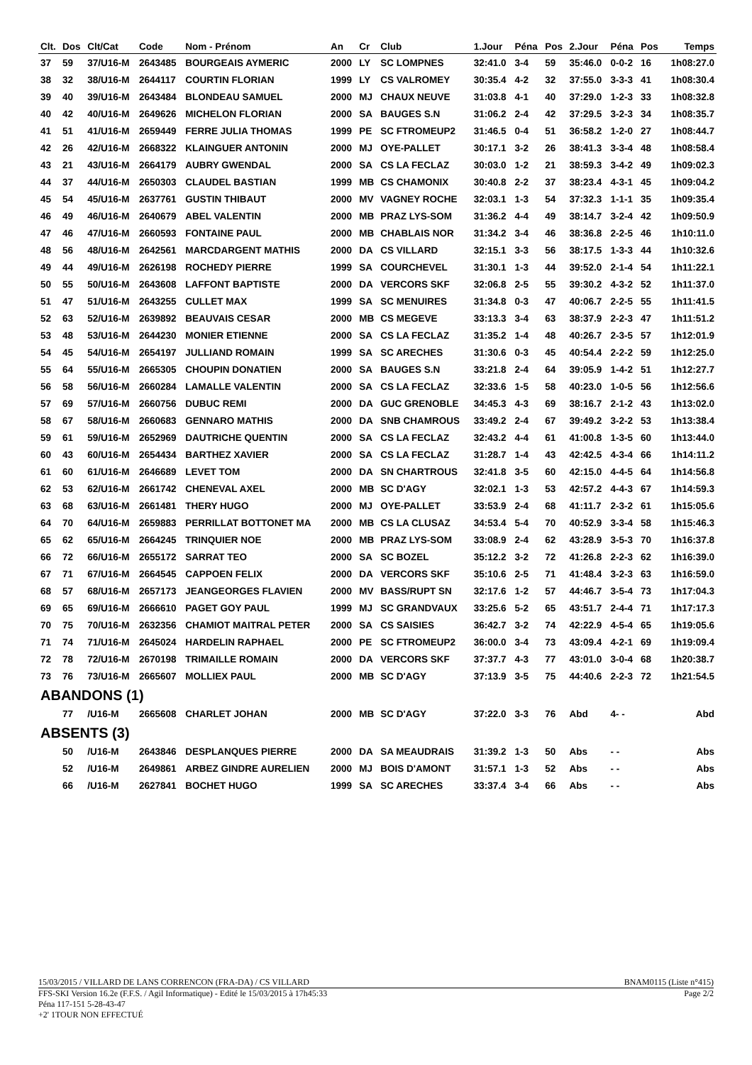| Clt. | Dos | Clt/Cat | Code | Nom - Prénom | An | Cr | Club | 1.Jour | Péna | Pos | 2.Jour | Péna | Pos | Temps |
| --- | --- | --- | --- | --- | --- | --- | --- | --- | --- | --- | --- | --- | --- | --- |
| 37 | 59 | 37/U16-M | 2643485 | BOURGEAIS AYMERIC | 2000 | LY | SC LOMPNES | 32:41.0 | 3-4 | 59 | 35:46.0 | 0-0-2 | 16 | 1h08:27.0 |
| 38 | 32 | 38/U16-M | 2644117 | COURTIN FLORIAN | 1999 | LY | CS VALROMEY | 30:35.4 | 4-2 | 32 | 37:55.0 | 3-3-3 | 41 | 1h08:30.4 |
| 39 | 40 | 39/U16-M | 2643484 | BLONDEAU SAMUEL | 2000 | MJ | CHAUX NEUVE | 31:03.8 | 4-1 | 40 | 37:29.0 | 1-2-3 | 33 | 1h08:32.8 |
| 40 | 42 | 40/U16-M | 2649626 | MICHELON FLORIAN | 2000 | SA | BAUGES S.N | 31:06.2 | 2-4 | 42 | 37:29.5 | 3-2-3 | 34 | 1h08:35.7 |
| 41 | 51 | 41/U16-M | 2659449 | FERRE JULIA THOMAS | 1999 | PE | SC FTROMEUP2 | 31:46.5 | 0-4 | 51 | 36:58.2 | 1-2-0 | 27 | 1h08:44.7 |
| 42 | 26 | 42/U16-M | 2668322 | KLAINGUER ANTONIN | 2000 | MJ | OYE-PALLET | 30:17.1 | 3-2 | 26 | 38:41.3 | 3-3-4 | 48 | 1h08:58.4 |
| 43 | 21 | 43/U16-M | 2664179 | AUBRY GWENDAL | 2000 | SA | CS LA FECLAZ | 30:03.0 | 1-2 | 21 | 38:59.3 | 3-4-2 | 49 | 1h09:02.3 |
| 44 | 37 | 44/U16-M | 2650303 | CLAUDEL BASTIAN | 1999 | MB | CS CHAMONIX | 30:40.8 | 2-2 | 37 | 38:23.4 | 4-3-1 | 45 | 1h09:04.2 |
| 45 | 54 | 45/U16-M | 2637761 | GUSTIN THIBAUT | 2000 | MV | VAGNEY ROCHE | 32:03.1 | 1-3 | 54 | 37:32.3 | 1-1-1 | 35 | 1h09:35.4 |
| 46 | 49 | 46/U16-M | 2640679 | ABEL VALENTIN | 2000 | MB | PRAZ LYS-SOM | 31:36.2 | 4-4 | 49 | 38:14.7 | 3-2-4 | 42 | 1h09:50.9 |
| 47 | 46 | 47/U16-M | 2660593 | FONTAINE PAUL | 2000 | MB | CHABLAIS NOR | 31:34.2 | 3-4 | 46 | 38:36.8 | 2-2-5 | 46 | 1h10:11.0 |
| 48 | 56 | 48/U16-M | 2642561 | MARCDARGENT MATHIS | 2000 | DA | CS VILLARD | 32:15.1 | 3-3 | 56 | 38:17.5 | 1-3-3 | 44 | 1h10:32.6 |
| 49 | 44 | 49/U16-M | 2626198 | ROCHEDY PIERRE | 1999 | SA | COURCHEVEL | 31:30.1 | 1-3 | 44 | 39:52.0 | 2-1-4 | 54 | 1h11:22.1 |
| 50 | 55 | 50/U16-M | 2643608 | LAFFONT BAPTISTE | 2000 | DA | VERCORS SKF | 32:06.8 | 2-5 | 55 | 39:30.2 | 4-3-2 | 52 | 1h11:37.0 |
| 51 | 47 | 51/U16-M | 2643255 | CULLET MAX | 1999 | SA | SC MENUIRES | 31:34.8 | 0-3 | 47 | 40:06.7 | 2-2-5 | 55 | 1h11:41.5 |
| 52 | 63 | 52/U16-M | 2639892 | BEAUVAIS CESAR | 2000 | MB | CS MEGEVE | 33:13.3 | 3-4 | 63 | 38:37.9 | 2-2-3 | 47 | 1h11:51.2 |
| 53 | 48 | 53/U16-M | 2644230 | MONIER ETIENNE | 2000 | SA | CS LA FECLAZ | 31:35.2 | 1-4 | 48 | 40:26.7 | 2-3-5 | 57 | 1h12:01.9 |
| 54 | 45 | 54/U16-M | 2654197 | JULLIAND ROMAIN | 1999 | SA | SC ARECHES | 31:30.6 | 0-3 | 45 | 40:54.4 | 2-2-2 | 59 | 1h12:25.0 |
| 55 | 64 | 55/U16-M | 2665305 | CHOUPIN DONATIEN | 2000 | SA | BAUGES S.N | 33:21.8 | 2-4 | 64 | 39:05.9 | 1-4-2 | 51 | 1h12:27.7 |
| 56 | 58 | 56/U16-M | 2660284 | LAMALLE VALENTIN | 2000 | SA | CS LA FECLAZ | 32:33.6 | 1-5 | 58 | 40:23.0 | 1-0-5 | 56 | 1h12:56.6 |
| 57 | 69 | 57/U16-M | 2660756 | DUBUC REMI | 2000 | DA | GUC GRENOBLE | 34:45.3 | 4-3 | 69 | 38:16.7 | 2-1-2 | 43 | 1h13:02.0 |
| 58 | 67 | 58/U16-M | 2660683 | GENNARO MATHIS | 2000 | DA | SNB CHAMROUS | 33:49.2 | 2-4 | 67 | 39:49.2 | 3-2-2 | 53 | 1h13:38.4 |
| 59 | 61 | 59/U16-M | 2652969 | DAUTRICHE QUENTIN | 2000 | SA | CS LA FECLAZ | 32:43.2 | 4-4 | 61 | 41:00.8 | 1-3-5 | 60 | 1h13:44.0 |
| 60 | 43 | 60/U16-M | 2654434 | BARTHEZ XAVIER | 2000 | SA | CS LA FECLAZ | 31:28.7 | 1-4 | 43 | 42:42.5 | 4-3-4 | 66 | 1h14:11.2 |
| 61 | 60 | 61/U16-M | 2646689 | LEVET TOM | 2000 | DA | SN CHARTROUS | 32:41.8 | 3-5 | 60 | 42:15.0 | 4-4-5 | 64 | 1h14:56.8 |
| 62 | 53 | 62/U16-M | 2661742 | CHENEVAL AXEL | 2000 | MB | SC D'AGY | 32:02.1 | 1-3 | 53 | 42:57.2 | 4-4-3 | 67 | 1h14:59.3 |
| 63 | 68 | 63/U16-M | 2661481 | THERY HUGO | 2000 | MJ | OYE-PALLET | 33:53.9 | 2-4 | 68 | 41:11.7 | 2-3-2 | 61 | 1h15:05.6 |
| 64 | 70 | 64/U16-M | 2659883 | PERRILLAT BOTTONET MA | 2000 | MB | CS LA CLUSAZ | 34:53.4 | 5-4 | 70 | 40:52.9 | 3-3-4 | 58 | 1h15:46.3 |
| 65 | 62 | 65/U16-M | 2664245 | TRINQUIER NOE | 2000 | MB | PRAZ LYS-SOM | 33:08.9 | 2-4 | 62 | 43:28.9 | 3-5-3 | 70 | 1h16:37.8 |
| 66 | 72 | 66/U16-M | 2655172 | SARRAT TEO | 2000 | SA | SC BOZEL | 35:12.2 | 3-2 | 72 | 41:26.8 | 2-2-3 | 62 | 1h16:39.0 |
| 67 | 71 | 67/U16-M | 2664545 | CAPPOEN FELIX | 2000 | DA | VERCORS SKF | 35:10.6 | 2-5 | 71 | 41:48.4 | 3-2-3 | 63 | 1h16:59.0 |
| 68 | 57 | 68/U16-M | 2657173 | JEANGEORGES FLAVIEN | 2000 | MV | BASS/RUPT SN | 32:17.6 | 1-2 | 57 | 44:46.7 | 3-5-4 | 73 | 1h17:04.3 |
| 69 | 65 | 69/U16-M | 2666610 | PAGET GOY PAUL | 1999 | MJ | SC GRANDVAUX | 33:25.6 | 5-2 | 65 | 43:51.7 | 2-4-4 | 71 | 1h17:17.3 |
| 70 | 75 | 70/U16-M | 2632356 | CHAMIOT MAITRAL PETER | 2000 | SA | CS SAISIES | 36:42.7 | 3-2 | 74 | 42:22.9 | 4-5-4 | 65 | 1h19:05.6 |
| 71 | 74 | 71/U16-M | 2645024 | HARDELIN RAPHAEL | 2000 | PE | SC FTROMEUP2 | 36:00.0 | 3-4 | 73 | 43:09.4 | 4-2-1 | 69 | 1h19:09.4 |
| 72 | 78 | 72/U16-M | 2670198 | TRIMAILLE ROMAIN | 2000 | DA | VERCORS SKF | 37:37.7 | 4-3 | 77 | 43:01.0 | 3-0-4 | 68 | 1h20:38.7 |
| 73 | 76 | 73/U16-M | 2665607 | MOLLIEX PAUL | 2000 | MB | SC D'AGY | 37:13.9 | 3-5 | 75 | 44:40.6 | 2-2-3 | 72 | 1h21:54.5 |
| ABANDONS (1) | | | | | | | | | | | | | | |
| | 77 | /U16-M | 2665608 | CHARLET JOHAN | 2000 | MB | SC D'AGY | 37:22.0 | 3-3 | 76 | Abd | 4- - | | Abd |
| ABSENTS (3) | | | | | | | | | | | | | | |
| | 50 | /U16-M | 2643846 | DESPLANQUES PIERRE | 2000 | DA | SA MEAUDRAIS | 31:39.2 | 1-3 | 50 | Abs | - - | | Abs |
| | 52 | /U16-M | 2649861 | ARBEZ GINDRE AURELIEN | 2000 | MJ | BOIS D'AMONT | 31:57.1 | 1-3 | 52 | Abs | - - | | Abs |
| | 66 | /U16-M | 2627841 | BOCHET HUGO | 1999 | SA | SC ARECHES | 33:37.4 | 3-4 | 66 | Abs | - - | | Abs |
15/03/2015 / VILLARD DE LANS CORRENCON (FRA-DA) / CS VILLARD BNAM0115 (Liste n°415)
FFS-SKI Version 16.2e (F.F.S. / Agil Informatique) - Edité le 15/03/2015 à 17h45:33 Page 2/2
Péna 117-151 5-28-43-47
+2' 1TOUR NON EFFECTUÉ